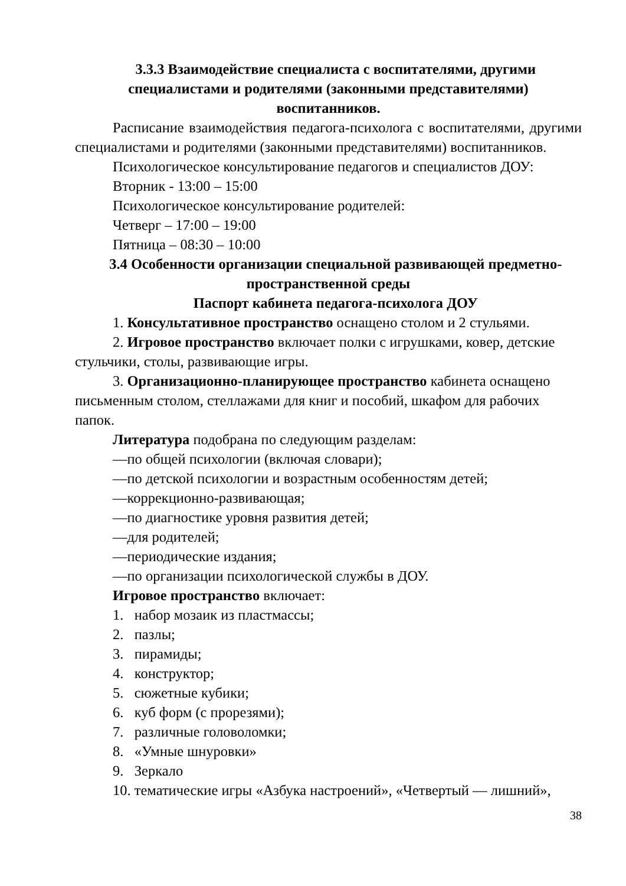3.3.3 Взаимодействие специалиста с воспитателями, другими специалистами и родителями (законными представителями) воспитанников.
Расписание взаимодействия педагога-психолога с воспитателями, другими специалистами и родителями (законными представителями) воспитанников.
Психологическое консультирование педагогов и специалистов ДОУ:
Вторник - 13:00 – 15:00
Психологическое консультирование родителей:
Четверг – 17:00 – 19:00
Пятница – 08:30 – 10:00
3.4 Особенности организации специальной развивающей предметно-пространственной среды
Паспорт кабинета педагога-психолога ДОУ
1. Консультативное пространство оснащено столом и 2 стульями.
2. Игровое пространство включает полки с игрушками, ковер, детские стульчики, столы, развивающие игры.
3. Организационно-планирующее пространство кабинета оснащено письменным столом, стеллажами для книг и пособий, шкафом для рабочих папок.
Литература подобрана по следующим разделам:
—по общей психологии (включая словари);
—по детской психологии и возрастным особенностям детей;
—коррекционно-развивающая;
—по диагностике уровня развития детей;
—для родителей;
—периодические издания;
—по организации психологической службы в ДОУ.
Игровое пространство включает:
1. набор мозаик из пластмассы;
2. пазлы;
3. пирамиды;
4. конструктор;
5. сюжетные кубики;
6. куб форм (с прорезями);
7. различные головоломки;
8. «Умные шнуровки»
9. Зеркало
10. тематические игры «Азбука настроений», «Четвертый — лишний»,
38